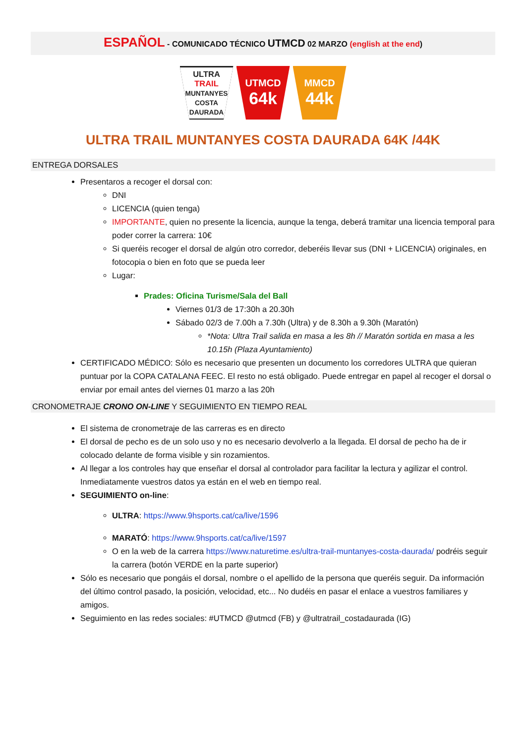ESPAÑOL - COMUNICADO TÉCNICO UTMCD 02 MARZO (english at the end)
ULTRA
TRAIL
MUNTANYES COSTA DAURADA
UTMCD
64k
MMCD
44k
ULTRA TRAIL MUNTANYES COSTA DAURADA 64K /44K
ENTREGA DORSALES
Presentaros a recoger el dorsal con:
DNI
LICENCIA (quien tenga)
IMPORTANTE, quien no presente la licencia, aunque la tenga, deberá tramitar una licencia temporal para poder correr la carrera: 10€
Si queréis recoger el dorsal de algún otro corredor, deberéis llevar sus (DNI + LICENCIA) originales, en fotocopia o bien en foto que se pueda leer
Lugar:
Prades: Oficina Turisme/Sala del Ball
Viernes 01/3 de 17:30h a 20.30h
Sábado 02/3 de 7.00h a 7.30h (Ultra) y de 8.30h a 9.30h (Maratón)
*Nota: Ultra Trail salida en masa a les 8h // Maratón sortida en masa a les 10.15h (Plaza Ayuntamiento)
CERTIFICADO MÉDICO: Sólo es necesario que presenten un documento los corredores ULTRA que quieran puntuar por la COPA CATALANA FEEC. El resto no está obligado. Puede entregar en papel al recoger el dorsal o enviar por email antes del viernes 01 marzo a las 20h
CRONOMETRAJE CRONO ON-LINE Y SEGUIMIENTO EN TIEMPO REAL
El sistema de cronometraje de las carreras es en directo
El dorsal de pecho es de un solo uso y no es necesario devolverlo a la llegada. El dorsal de pecho ha de ir colocado delante de forma visible y sin rozamientos.
Al llegar a los controles hay que enseñar el dorsal al controlador para facilitar la lectura y agilizar el control. Inmediatamente vuestros datos ya están en el web en tiempo real.
SEGUIMIENTO on-line:
ULTRA: https://www.9hsports.cat/ca/live/1596
MARATÓ: https://www.9hsports.cat/ca/live/1597
O en la web de la carrera https://www.naturetime.es/ultra-trail-muntanyes-costa-daurada/ podréis seguir la carrera (botón VERDE en la parte superior)
Sólo es necesario que pongáis el dorsal, nombre o el apellido de la persona que queréis seguir. Da información del último control pasado, la posición, velocidad, etc... No dudéis en pasar el enlace a vuestros familiares y amigos.
Seguimiento en las redes sociales: #UTMCD @utmcd (FB) y @ultratrail_costadaurada (IG)